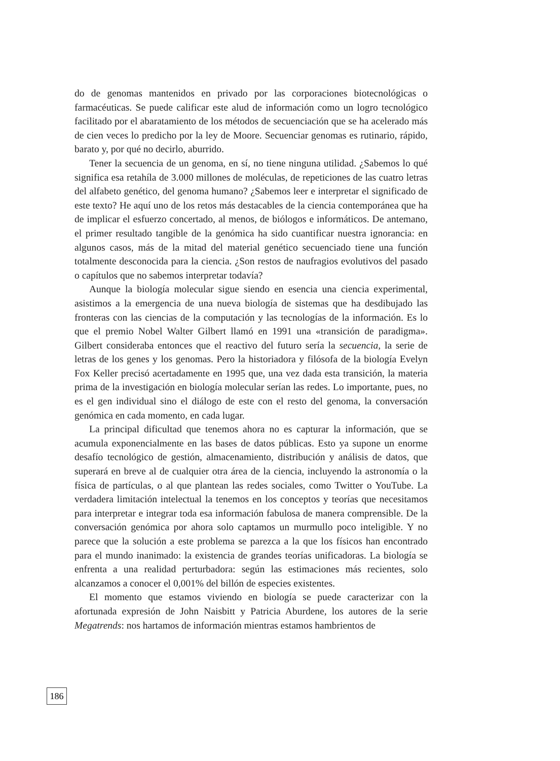do de genomas mantenidos en privado por las corporaciones biotecnológicas o farmacéuticas. Se puede calificar este alud de información como un logro tecnológico facilitado por el abaratamiento de los métodos de secuenciación que se ha acelerado más de cien veces lo predicho por la ley de Moore. Secuenciar genomas es rutinario, rápido, barato y, por qué no decirlo, aburrido.
Tener la secuencia de un genoma, en sí, no tiene ninguna utilidad. ¿Sabemos lo qué significa esa retahíla de 3.000 millones de moléculas, de repeticiones de las cuatro letras del alfabeto genético, del genoma humano? ¿Sabemos leer e interpretar el significado de este texto? He aquí uno de los retos más destacables de la ciencia contemporánea que ha de implicar el esfuerzo concertado, al menos, de biólogos e informáticos. De antemano, el primer resultado tangible de la genómica ha sido cuantificar nuestra ignorancia: en algunos casos, más de la mitad del material genético secuenciado tiene una función totalmente desconocida para la ciencia. ¿Son restos de naufragios evolutivos del pasado o capítulos que no sabemos interpretar todavía?
Aunque la biología molecular sigue siendo en esencia una ciencia experimental, asistimos a la emergencia de una nueva biología de sistemas que ha desdibujado las fronteras con las ciencias de la computación y las tecnologías de la información. Es lo que el premio Nobel Walter Gilbert llamó en 1991 una «transición de paradigma». Gilbert consideraba entonces que el reactivo del futuro sería la secuencia, la serie de letras de los genes y los genomas. Pero la historiadora y filósofa de la biología Evelyn Fox Keller precisó acertadamente en 1995 que, una vez dada esta transición, la materia prima de la investigación en biología molecular serían las redes. Lo importante, pues, no es el gen individual sino el diálogo de este con el resto del genoma, la conversación genómica en cada momento, en cada lugar.
La principal dificultad que tenemos ahora no es capturar la información, que se acumula exponencialmente en las bases de datos públicas. Esto ya supone un enorme desafío tecnológico de gestión, almacenamiento, distribución y análisis de datos, que superará en breve al de cualquier otra área de la ciencia, incluyendo la astronomía o la física de partículas, o al que plantean las redes sociales, como Twitter o YouTube. La verdadera limitación intelectual la tenemos en los conceptos y teorías que necesitamos para interpretar e integrar toda esa información fabulosa de manera comprensible. De la conversación genómica por ahora solo captamos un murmullo poco inteligible. Y no parece que la solución a este problema se parezca a la que los físicos han encontrado para el mundo inanimado: la existencia de grandes teorías unificadoras. La biología se enfrenta a una realidad perturbadora: según las estimaciones más recientes, solo alcanzamos a conocer el 0,001% del billón de especies existentes.
El momento que estamos viviendo en biología se puede caracterizar con la afortunada expresión de John Naisbitt y Patricia Aburdene, los autores de la serie Megatrends: nos hartamos de información mientras estamos hambrientos de
186